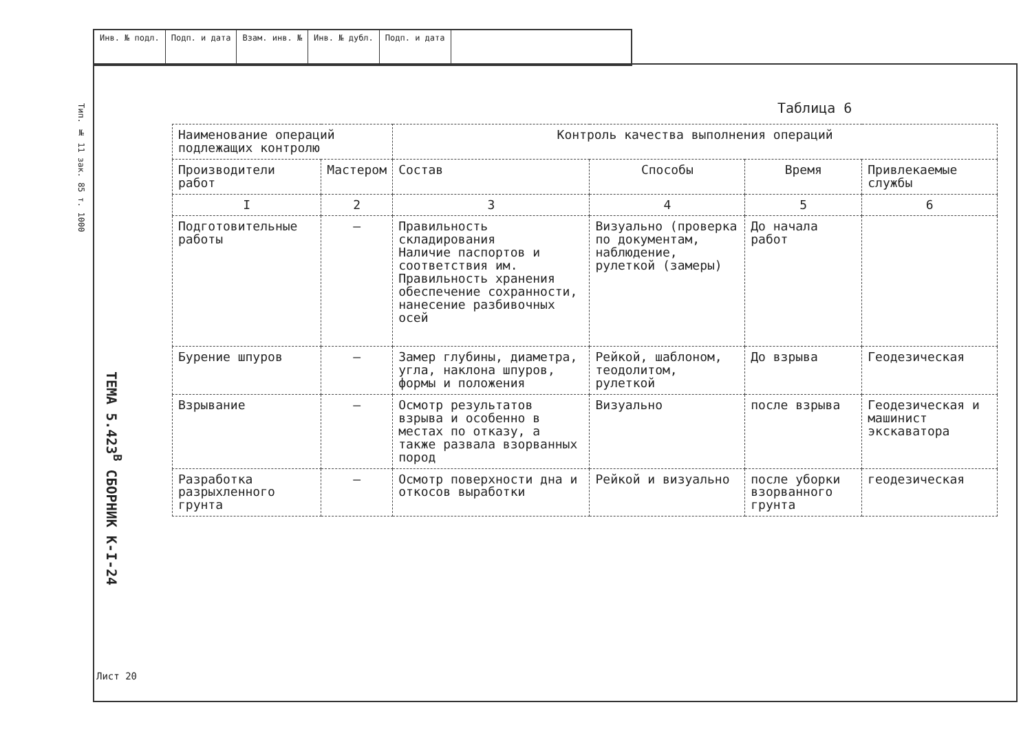Инв. № подл. Подп. и дата Взам. инв. № Инв. № дубл. Подп. и дата
Тип. № 11 зак. 85 т. 1000
ТЕМА 5.423<sup>В</sup> СБОРНИК К-I-24
Таблица 6
| Наименование операций подлежащих контролю | | Контроль качества выполнения операций | | | |
| --- | --- | --- | --- | --- | --- |
| Производители работ | Мастером | Состав | Способы | Время | Привлекаемые службы |
| I | 2 | 3 | 4 | 5 | 6 |
| Подготовительные работы | — | Правильность складирования Наличие паспортов и соответствия им. Правильность хранения обеспечение сохранности, нанесение разбивочных осей | Визуально (проверка по документам, наблюдение, рулеткой (замеры) | До начала работ | |
| Бурение шпуров | — | Замер глубины, диаметра, угла, наклона шпуров, формы и положения | Рейкой, шаблоном, теодолитом, рулеткой | До взрыва | Геодезическая |
| Взрывание | — | Осмотр результатов взрыва и особенно в местах по отказу, а также развала взорванных пород | Визуально | после взрыва | Геодезическая и машинист экскаватора |
| Разработка разрыхленного грунта | — | Осмотр поверхности дна и откосов выработки | Рейкой и визуально | после уборки взорванного грунта | геодезическая |
Лист 20